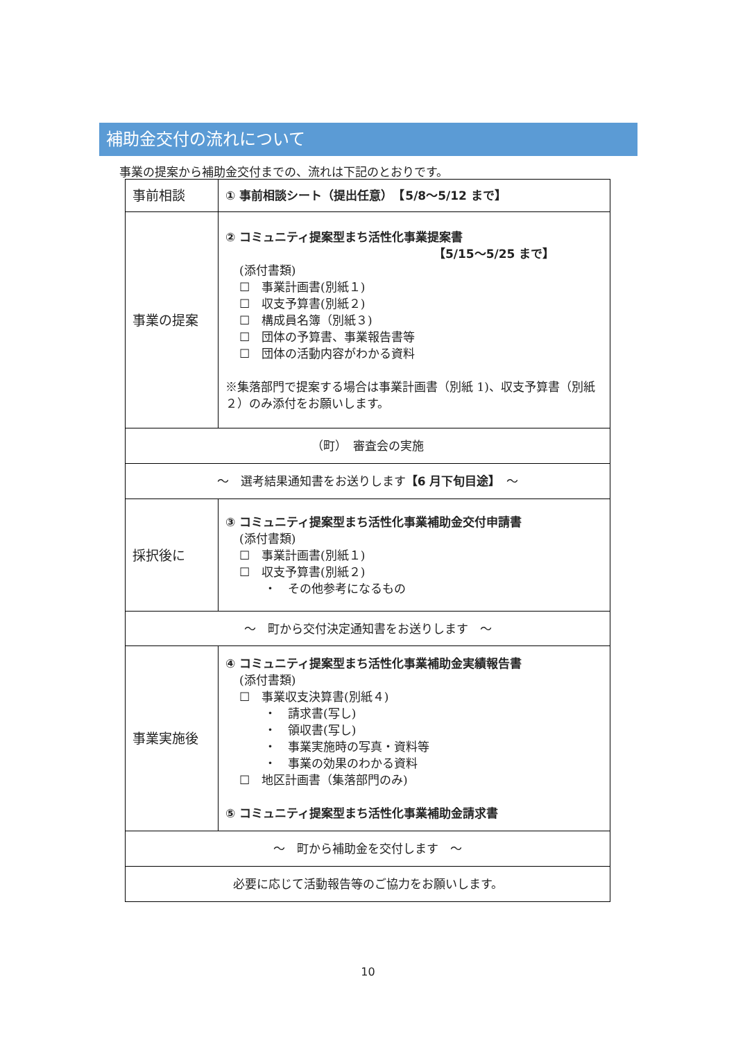補助金交付の流れについて
事業の提案から補助金交付までの、流れは下記のとおりです。
| 事前相談 | ① 事前相談シート（提出任意） 【5/8～5/12 まで】 |
| 事業の提案 | ② コミュニティ提案型まち活性化事業提案書 【5/15～5/25 まで】 (添付書類) ☐ 事業計画書(別紙１) ☐ 収支予算書(別紙２) ☐ 構成員名簿（別紙３) ☐ 団体の予算書、事業報告書等 ☐ 団体の活動内容がわかる資料 ※集落部門で提案する場合は事業計画書（別紙 1)、収支予算書（別紙２）のみ添付をお願いします。 |
| （町） 審査会の実施 | |
| ～ 選考結果通知書をお送りします 【6 月下旬目途】 ～ | |
| 採択後に | ③ コミュニティ提案型まち活性化事業補助金交付申請書 (添付書類) ☐ 事業計画書(別紙１) ☐ 収支予算書(別紙２) ・ その他参考になるもの |
| ～ 町から交付決定通知書をお送りします ～ | |
| 事業実施後 | ④ コミュニティ提案型まち活性化事業補助金実績報告書 (添付書類) ☐ 事業収支決算書(別紙４) ・ 請求書(写し) ・ 領収書(写し) ・ 事業実施時の写真・資料等 ・ 事業の効果のわかる資料 ☐ 地区計画書（集落部門のみ) ⑤ コミュニティ提案型まち活性化事業補助金請求書 |
| ～ 町から補助金を交付します ～ | |
| 必要に応じて活動報告等のご協力をお願いします。 | |
10